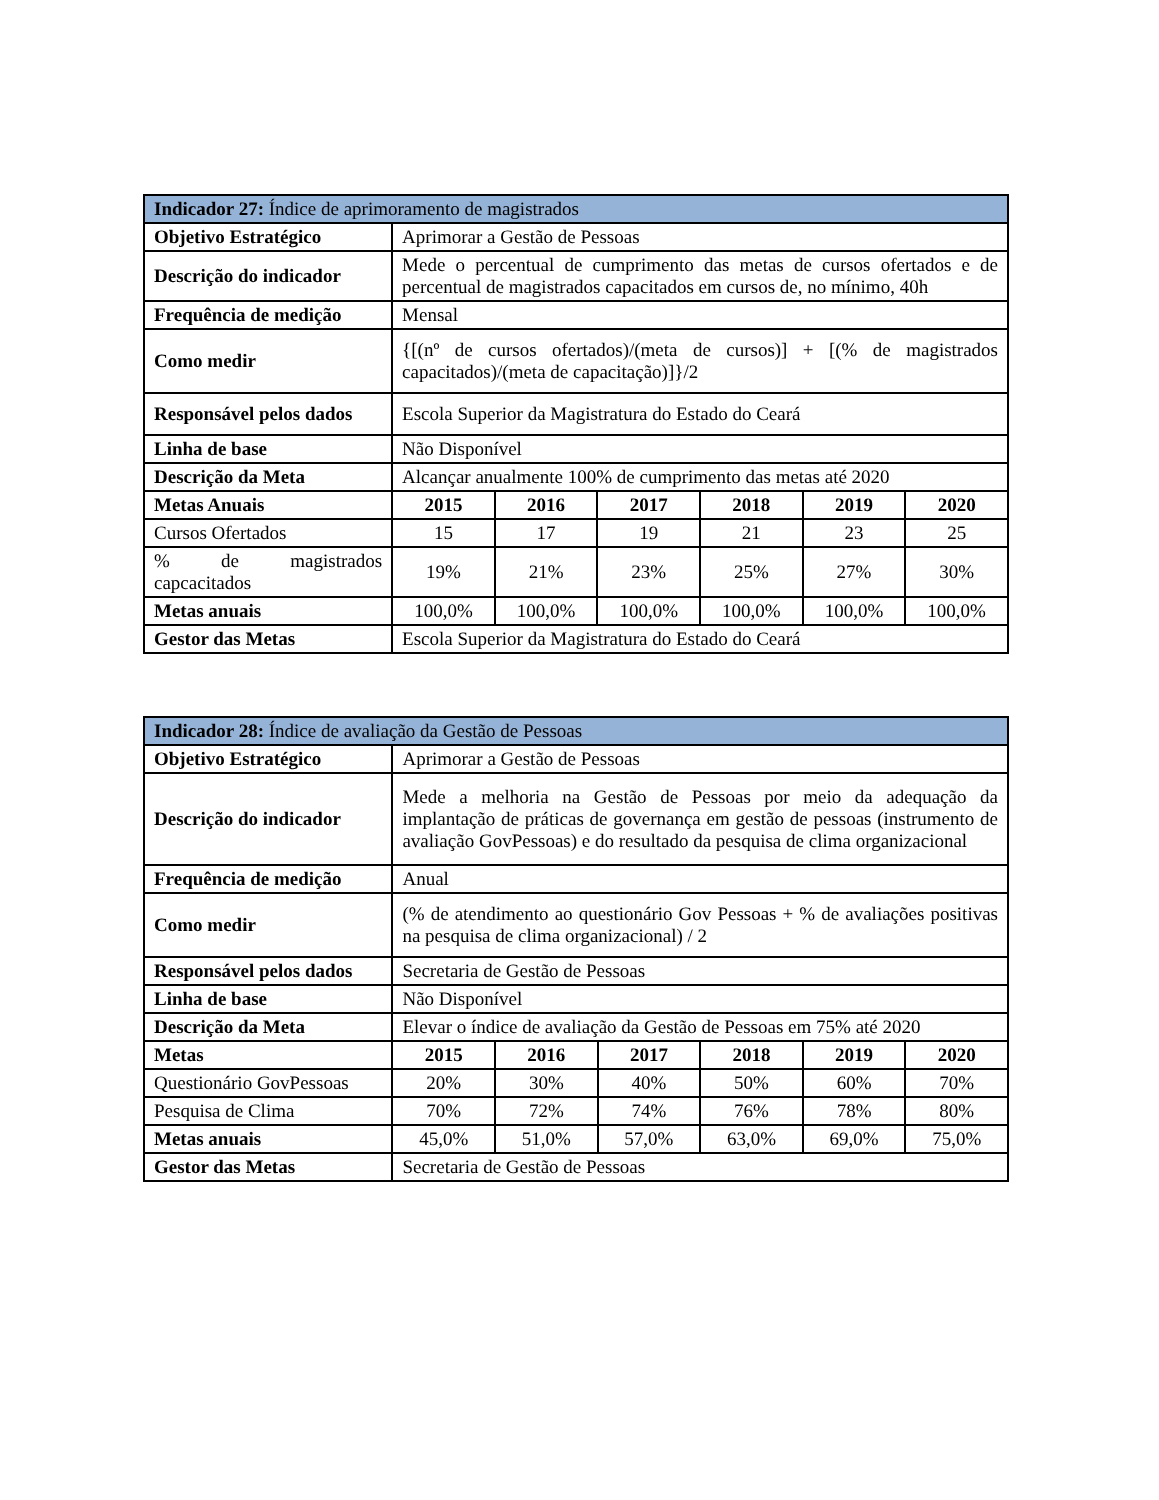| Indicador 27: Índice de aprimoramento de magistrados | | | | | | |
| Objetivo Estratégico | Aprimorar a Gestão de Pessoas | | | | | |
| Descrição do indicador | Mede o percentual de cumprimento das metas de cursos ofertados e de percentual de magistrados capacitados em cursos de, no mínimo, 40h | | | | | |
| Frequência de medição | Mensal | | | | | |
| Como medir | {[(nº de cursos ofertados)/(meta de cursos)] + [(% de magistrados capacitados)/(meta de capacitação)]}/2 | | | | | |
| Responsável pelos dados | Escola Superior da Magistratura do Estado do Ceará | | | | | |
| Linha de base | Não Disponível | | | | | |
| Descrição da Meta | Alcançar anualmente 100% de cumprimento das metas até 2020 | | | | | |
| Metas Anuais | 2015 | 2016 | 2017 | 2018 | 2019 | 2020 |
| Cursos Ofertados | 15 | 17 | 19 | 21 | 23 | 25 |
| % de magistrados capcacitados | 19% | 21% | 23% | 25% | 27% | 30% |
| Metas anuais | 100,0% | 100,0% | 100,0% | 100,0% | 100,0% | 100,0% |
| Gestor das Metas | Escola Superior da Magistratura do Estado do Ceará | | | | | |
| Indicador 28: Índice de avaliação da Gestão de Pessoas | | | | | | |
| Objetivo Estratégico | Aprimorar a Gestão de Pessoas | | | | | |
| Descrição do indicador | Mede a melhoria na Gestão de Pessoas por meio da adequação da implantação de práticas de governança em gestão de pessoas (instrumento de avaliação GovPessoas) e do resultado da pesquisa de clima organizacional | | | | | |
| Frequência de medição | Anual | | | | | |
| Como medir | (% de atendimento ao questionário Gov Pessoas + % de avaliações positivas na pesquisa de clima organizacional) / 2 | | | | | |
| Responsável pelos dados | Secretaria de Gestão de Pessoas | | | | | |
| Linha de base | Não Disponível | | | | | |
| Descrição da Meta | Elevar o índice de avaliação da Gestão de Pessoas em 75% até 2020 | | | | | |
| Metas | 2015 | 2016 | 2017 | 2018 | 2019 | 2020 |
| Questionário GovPessoas | 20% | 30% | 40% | 50% | 60% | 70% |
| Pesquisa de Clima | 70% | 72% | 74% | 76% | 78% | 80% |
| Metas anuais | 45,0% | 51,0% | 57,0% | 63,0% | 69,0% | 75,0% |
| Gestor das Metas | Secretaria de Gestão de Pessoas | | | | | |